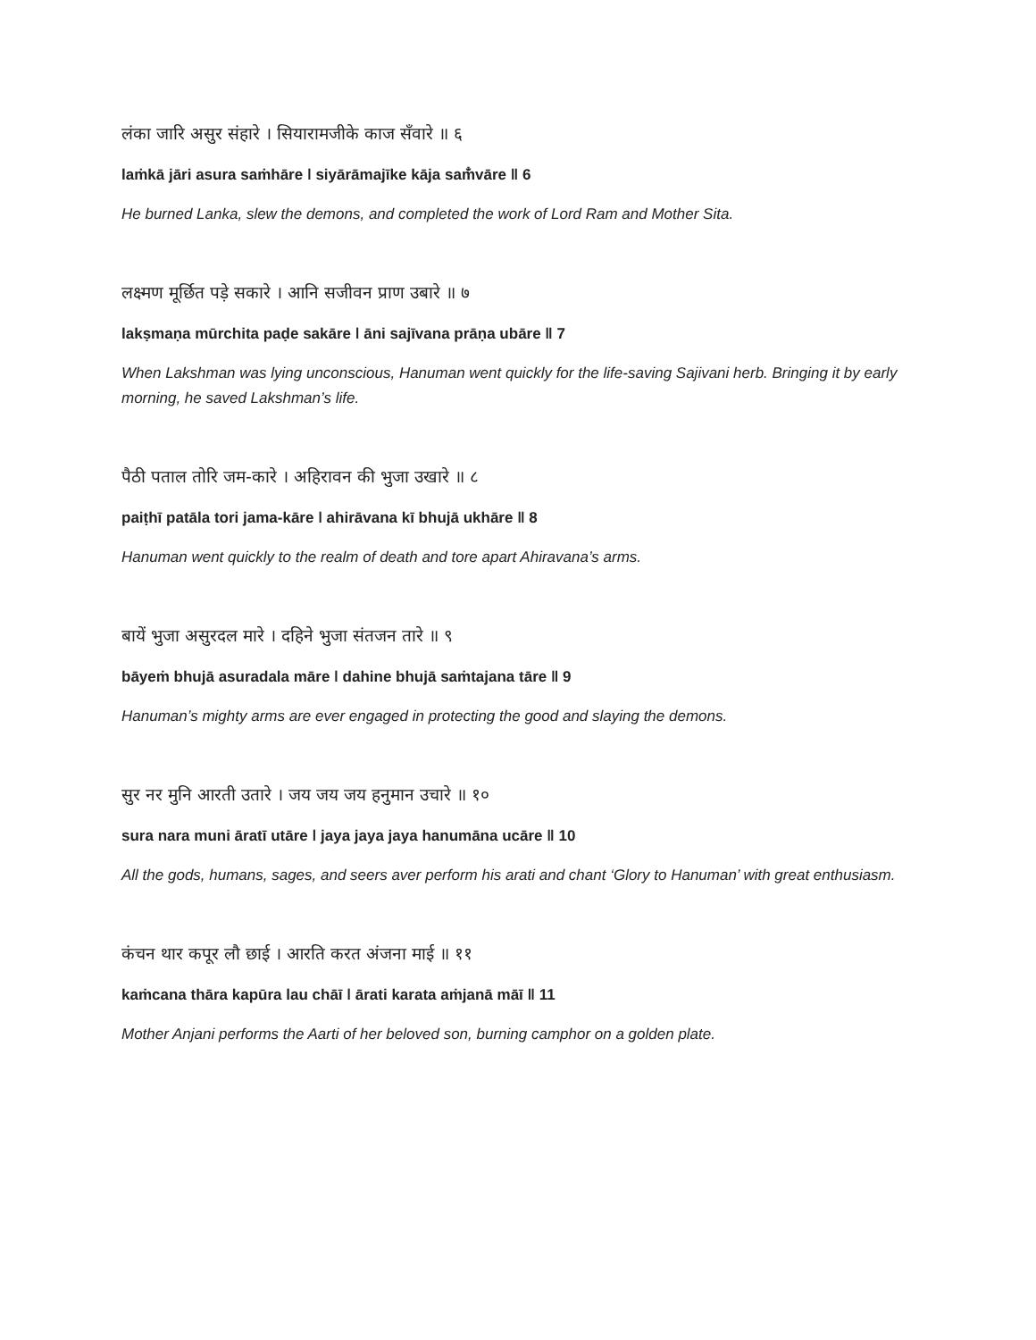लंका जारि असुर संहारे । सियारामजीके काज सँवारे ॥ ६
laṁkā jāri asura saṁhāre ǀ siyārāmajīke kāja saṁ̐vāre ǁ 6
He burned Lanka, slew the demons, and completed the work of Lord Ram and Mother Sita.
लक्ष्मण मूर्छित पड़े सकारे । आनि सजीवन प्राण उबारे ॥ ७
lakṣmaṇa mūrchita paḍe sakāre ǀ āni sajīvana prāṇa ubāre ǁ 7
When Lakshman was lying unconscious, Hanuman went quickly for the life-saving Sajivani herb. Bringing it by early morning, he saved Lakshman’s life.
पैठी पताल तोरि जम-कारे । अहिरावन की भुजा उखारे ॥ ८
paiṭhī patāla tori jama-kāre ǀ ahirāvana kī bhujā ukhāre ǁ 8
Hanuman went quickly to the realm of death and tore apart Ahiravana’s arms.
बायें भुजा असुरदल मारे । दहिने भुजा संतजन तारे ॥ ९
bāyeṁ bhujā asuradala māre ǀ dahine bhujā saṁtajana tāre ǁ 9
Hanuman’s mighty arms are ever engaged in protecting the good and slaying the demons.
सुर नर मुनि आरती उतारे । जय जय जय हनुमान उचारे ॥ १०
sura nara muni āratī utāre ǀ jaya jaya jaya hanumāna ucāre ǁ 10
All the gods, humans, sages, and seers aver perform his arati and chant ‘Glory to Hanuman’ with great enthusiasm.
कंचन थार कपूर लौ छाई । आरति करत अंजना माई ॥ ११
kaṁcana thāra kapūra lau chāī ǀ ārati karata aṁjanā māī ǁ 11
Mother Anjani performs the Aarti of her beloved son, burning camphor on a golden plate.